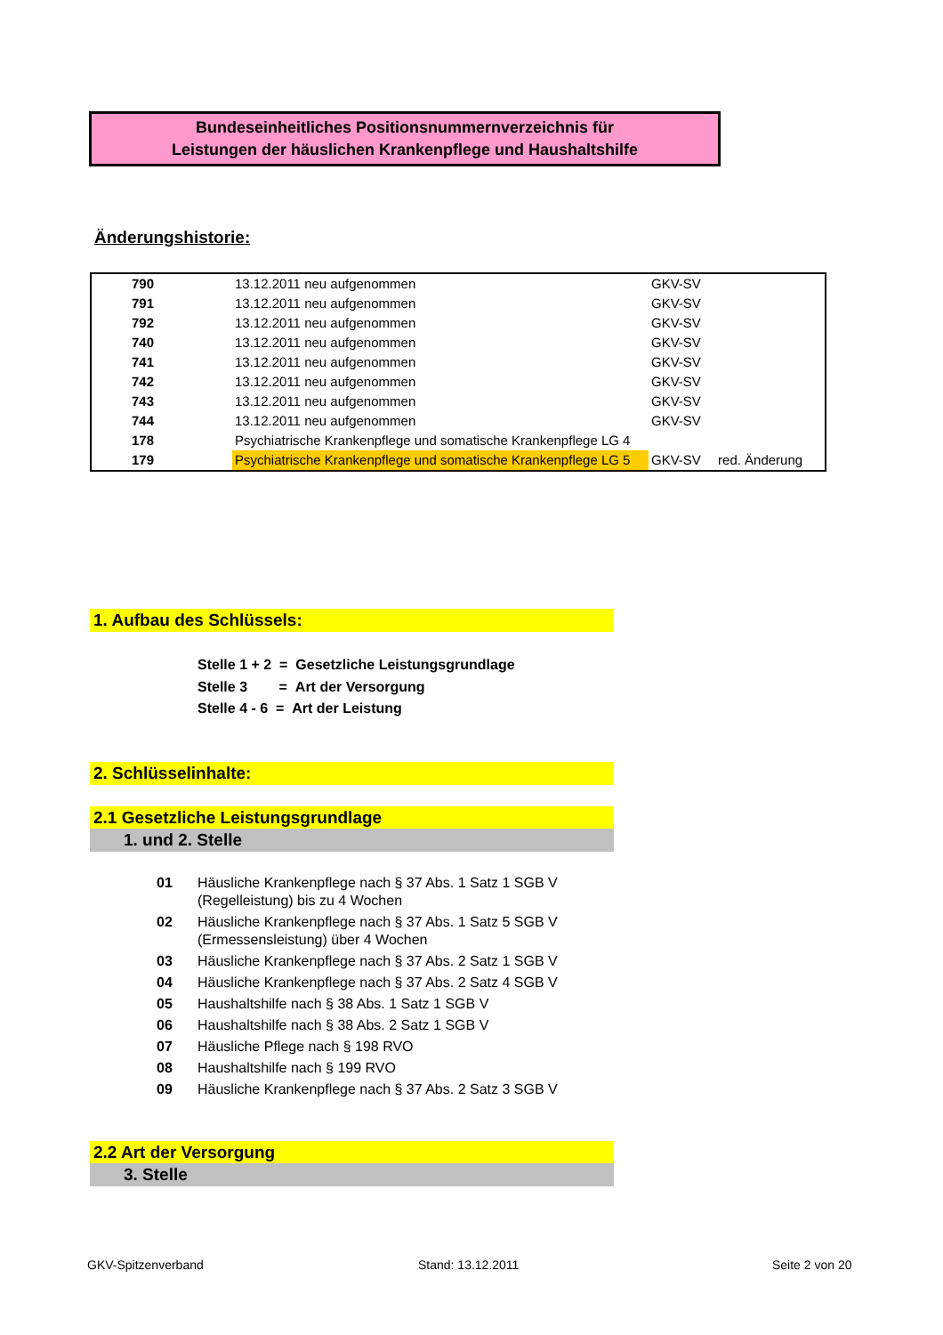Bundeseinheitliches Positionsnummernverzeichnis für
Leistungen der häuslichen Krankenpflege und Haushaltshilfe
Änderungshistorie:
| 790 | 13.12.2011 neu aufgenommen | GKV-SV | |
| 791 | 13.12.2011 neu aufgenommen | GKV-SV | |
| 792 | 13.12.2011 neu aufgenommen | GKV-SV | |
| 740 | 13.12.2011 neu aufgenommen | GKV-SV | |
| 741 | 13.12.2011 neu aufgenommen | GKV-SV | |
| 742 | 13.12.2011 neu aufgenommen | GKV-SV | |
| 743 | 13.12.2011 neu aufgenommen | GKV-SV | |
| 744 | 13.12.2011 neu aufgenommen | GKV-SV | |
| 178 | Psychiatrische Krankenpflege und somatische Krankenpflege LG 4 | | |
| 179 | Psychiatrische Krankenpflege und somatische Krankenpflege LG 5 | GKV-SV | red. Änderung |
1. Aufbau des Schlüssels:
Stelle 1 + 2 = Gesetzliche Leistungsgrundlage
Stelle 3 = Art der Versorgung
Stelle 4 - 6 = Art der Leistung
2. Schlüsselinhalte:
2.1 Gesetzliche Leistungsgrundlage
1. und 2. Stelle
| 01 | Häusliche Krankenpflege nach § 37 Abs. 1 Satz 1 SGB V (Regelleistung) bis zu 4 Wochen |
| 02 | Häusliche Krankenpflege nach § 37 Abs. 1 Satz 5 SGB V (Ermessensleistung) über 4 Wochen |
| 03 | Häusliche Krankenpflege nach § 37 Abs. 2 Satz 1 SGB V |
| 04 | Häusliche Krankenpflege nach § 37 Abs. 2 Satz 4 SGB V |
| 05 | Haushaltshilfe nach § 38 Abs. 1 Satz 1 SGB V |
| 06 | Haushaltshilfe nach § 38 Abs. 2 Satz 1 SGB V |
| 07 | Häusliche Pflege nach § 198 RVO |
| 08 | Haushaltshilfe nach § 199 RVO |
| 09 | Häusliche Krankenpflege nach § 37 Abs. 2 Satz 3 SGB V |
2.2 Art der Versorgung
3. Stelle
GKV-Spitzenverband Stand: 13.12.2011 Seite 2 von 20